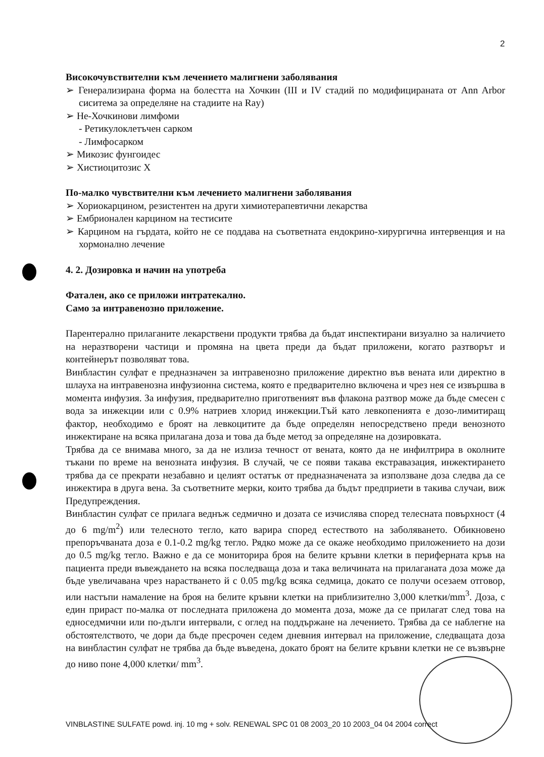2
Високочувствителни към лечението малигнени заболявания
➢ Генерализирана форма на болестта на Хочкин (III и IV стадий по модифицираната от Ann Arbor сиситема за определяне на стадиите на Ray)
➢ Не-Хочкинови лимфоми
- Ретикулоклетъчен сарком
- Лимфосарком
➢ Микозис фунгоидес
➢ Хистиоцитозис Х
По-малко чувствителни към лечението малигнени заболявания
➢ Хориокарцином, резистентен на други химиотерапевтични лекарства
➢ Ембрионален карцином на тестисите
➢ Карцином на гърдата, който не се поддава на съответната ендокрино-хирургична интервенция и на хормонално лечение
4. 2. Дозировка и начин на употреба
Фатален, ако се приложи интратекално.
Само за интравенозно приложение.
Парентерално прилаганите лекарствени продукти трябва да бъдат инспектирани визуално за наличието на неразтворени частици и промяна на цвета преди да бъдат приложени, когато разтворът и контейнерът позволяват това.
Винбластин сулфат е предназначен за интравенозно приложение директно във вената или директно в шлауха на интравенозна инфузионна система, която е предварително включена и чрез нея се извършва в момента инфузия. За инфузия, предварително приготвеният във флакона разтвор може да бъде смесен с вода за инжекции или с 0.9% натриев хлорид инжекции.Тъй като левкопенията е дозо-лимитиращ фактор, необходимо е броят на левкоцитите да бъде определян непосредствено преди венозното инжектиране на всяка прилагана доза и това да бъде метод за определяне на дозировката.
Трябва да се внимава много, за да не излиза течност от вената, която да не инфилтрира в околните тъкани по време на венозната инфузия. В случай, че се появи такава екстравазация, инжектирането трябва да се прекрати незабавно и целият остатък от предназначената за използване доза следва да се инжектира в друга вена. За съответните мерки, които трябва да бъдът предприети в такива случаи, виж Предупреждения.
Винбластин сулфат се прилага веднъж седмично и дозата се изчислява според телесната повърхност (4 до 6 mg/m<sup>2</sup>) или телесното тегло, като варира според естеството на заболяването. Обикновено препоръчваната доза е 0.1-0.2 mg/kg тегло. Рядко може да се окаже необходимо приложението на дози до 0.5 mg/kg тегло. Важно е да се мониторира броя на белите кръвни клетки в периферната кръв на пациента преди въвеждането на всяка последваща доза и така величината на прилаганата доза може да бъде увеличавана чрез нарастването й с 0.05 mg/kg всяка седмица, докато се получи осезаем отговор, или настъпи намаление на броя на белите кръвни клетки на приблизително 3,000 клетки/mm<sup>3</sup>. Доза, с един прираст по-малка от последната приложена до момента доза, може да се прилагат след това на едноседмични или по-дълги интервали, с оглед на поддържане на лечението. Трябва да се наблегне на обстоятелството, че дори да бъде пресрочен седем дневния интервал на приложение, следващата доза на винбластин сулфат не трябва да бъде въведена, докато броят на белите кръвни клетки не се възвърне до ниво поне 4,000 клетки/ mm<sup>3</sup>.
VINBLASTINE SULFATE powd. inj. 10 mg + solv. RENEWAL SPC 01 08 2003_20 10 2003_04 04 2004 correct